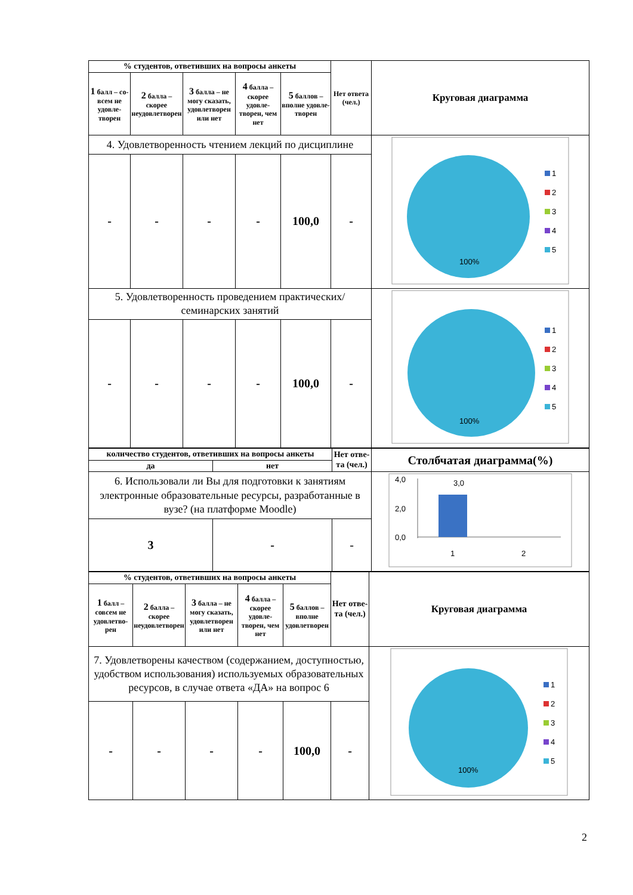| % студентов, ответивших на вопросы анкеты | | | | | Нет ответа (чел.) | Круговая диаграмма |
| --- | --- | --- | --- | --- | --- | --- |
| 1 балл – со­всем не удовле­творен | 2 балла – скорее неудовле­творен | 3 балла – не могу сказать, удовле­творен или нет | 4 балла – скорее удовле­творен, чем нет | 5 баллов – вполне удовле­творен | | |
| 4. Удовлетворенность чтением лекций по дисциплине | | | | | | 100% 1 2 3 4 5 |
| - | - | - | - | 100,0 | - | |
| 5. Удовлетворенность проведением практиче­ских/семинарских занятий | | | | | | 100% 1 2 3 4 5 |
| - | - | - | - | 100,0 | - | |
| количество студентов, ответивших на вопросы анкеты | | Нет отве­та (чел.) | Столбчатая диаграмма(%) |
| --- | --- | --- | --- |
| да | нет | | |
| 6. Использовали ли Вы для подготовки к заняти­ям электронные образовательные ресурсы, раз­работанные в вузе? (на платформе Moodle) | | | 4,0 2,0 0,0 3,0 1 2 |
| 3 | - | - | |
| % студентов, ответивших на вопросы анкеты | | | | | Нет отве­та (чел.) | Круговая диаграмма |
| --- | --- | --- | --- | --- | --- | --- |
| 1 балл – совсем не удов­летво­рен | 2 балла – скорее неудовле­творен | 3 балла – не могу сказать, удовле­творен или нет | 4 балла – скорее удовле­творен, чем нет | 5 баллов – вполне удовле­творен | | |
| 7. Удовлетворены качеством (содержанием, доступ­ностью, удобством использования) используемых образовательных ресурсов, в случае ответа «ДА» на вопрос 6 | | | | | | 100% 1 2 3 4 5 |
| - | - | - | - | 100,0 | - | |
2